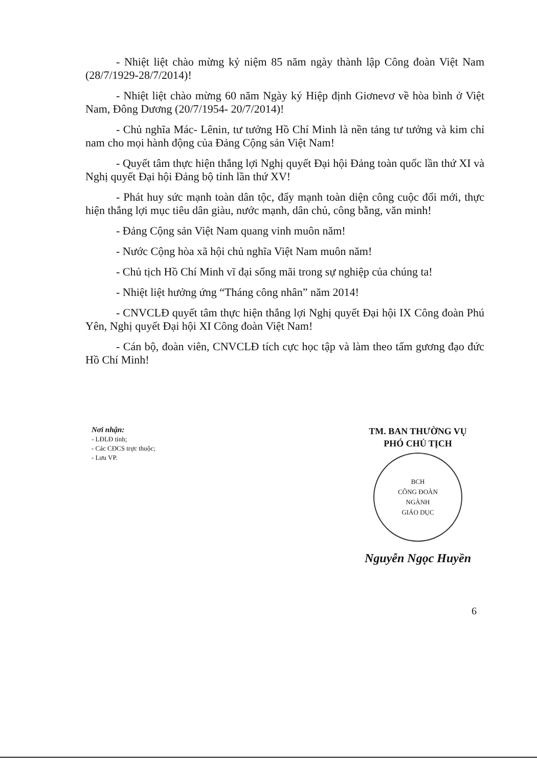- Nhiệt liệt chào mừng kỷ niệm 85 năm ngày thành lập Công đoàn Việt Nam (28/7/1929-28/7/2014)!
- Nhiệt liệt chào mừng 60 năm Ngày ký Hiệp định Giơnevơ về hòa bình ở Việt Nam, Đông Dương (20/7/1954- 20/7/2014)!
- Chủ nghĩa Mác- Lênin, tư tưởng Hồ Chí Minh là nền tảng tư tưởng và kim chỉ nam cho mọi hành động của Đảng Cộng sản Việt Nam!
- Quyết tâm thực hiện thắng lợi Nghị quyết Đại hội Đảng toàn quốc lần thứ XI và Nghị quyết Đại hội Đảng bộ tỉnh lần thứ XV!
- Phát huy sức mạnh toàn dân tộc, đẩy mạnh toàn diện công cuộc đổi mới, thực hiện thắng lợi mục tiêu dân giàu, nước mạnh, dân chủ, công bằng, văn minh!
- Đảng Cộng sản Việt Nam quang vinh muôn năm!
- Nước Cộng hòa xã hội chủ nghĩa Việt Nam muôn năm!
- Chủ tịch Hồ Chí Minh vĩ đại sống mãi trong sự nghiệp của chúng ta!
- Nhiệt liệt hưởng ứng “Tháng công nhân” năm 2014!
- CNVCLĐ quyết tâm thực hiện thắng lợi Nghị quyết Đại hội IX Công đoàn Phú Yên, Nghị quyết Đại hội XI Công đoàn Việt Nam!
- Cán bộ, đoàn viên, CNVCLĐ tích cực học tập và làm theo tấm gương đạo đức Hồ Chí Minh!
Nơi nhận:
- LĐLĐ tỉnh;
- Các CĐCS trực thuộc;
- Lưu VP.
TM. BAN THƯỜNG VỤ
PHÓ CHỦ TỊCH
BCH
CÔNG ĐOÀN
NGÀNH
GIÁO DỤC
Nguyễn Ngọc Huyền
6